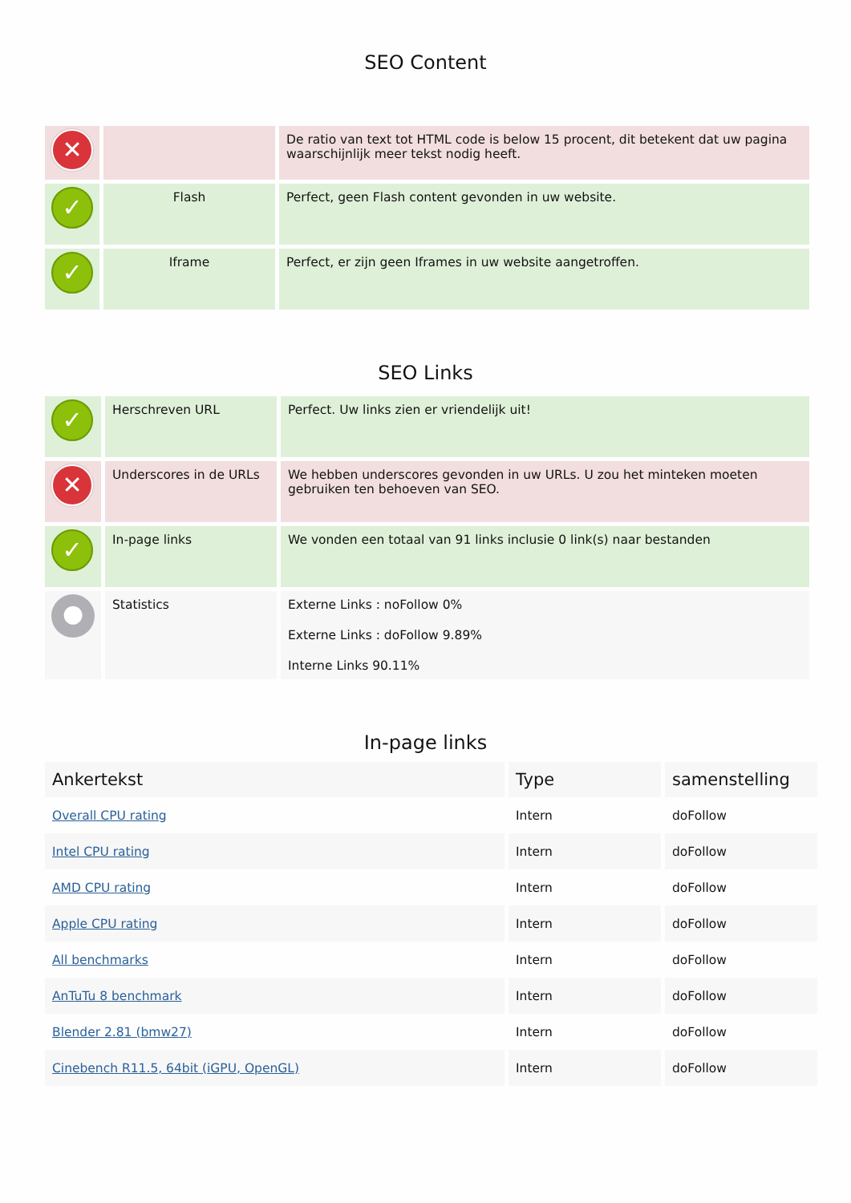SEO Content
| ✕ | | De ratio van text tot HTML code is below 15 procent, dit betekent dat uw pagina waarschijnlijk meer tekst nodig heeft. |
| ✓ | Flash | Perfect, geen Flash content gevonden in uw website. |
| ✓ | Iframe | Perfect, er zijn geen Iframes in uw website aangetroffen. |
SEO Links
| ✓ | Herschreven URL | Perfect. Uw links zien er vriendelijk uit! |
| ✕ | Underscores in de URLs | We hebben underscores gevonden in uw URLs. U zou het minteken moeten gebruiken ten behoeven van SEO. |
| ✓ | In-page links | We vonden een totaal van 91 links inclusie 0 link(s) naar bestanden |
| ● | Statistics | Externe Links : noFollow 0% Externe Links : doFollow 9.89% Interne Links 90.11% |
In-page links
| Ankertekst | Type | samenstelling |
| --- | --- | --- |
| Overall CPU rating | Intern | doFollow |
| Intel CPU rating | Intern | doFollow |
| AMD CPU rating | Intern | doFollow |
| Apple CPU rating | Intern | doFollow |
| All benchmarks | Intern | doFollow |
| AnTuTu 8 benchmark | Intern | doFollow |
| Blender 2.81 (bmw27) | Intern | doFollow |
| Cinebench R11.5, 64bit (iGPU, OpenGL) | Intern | doFollow |